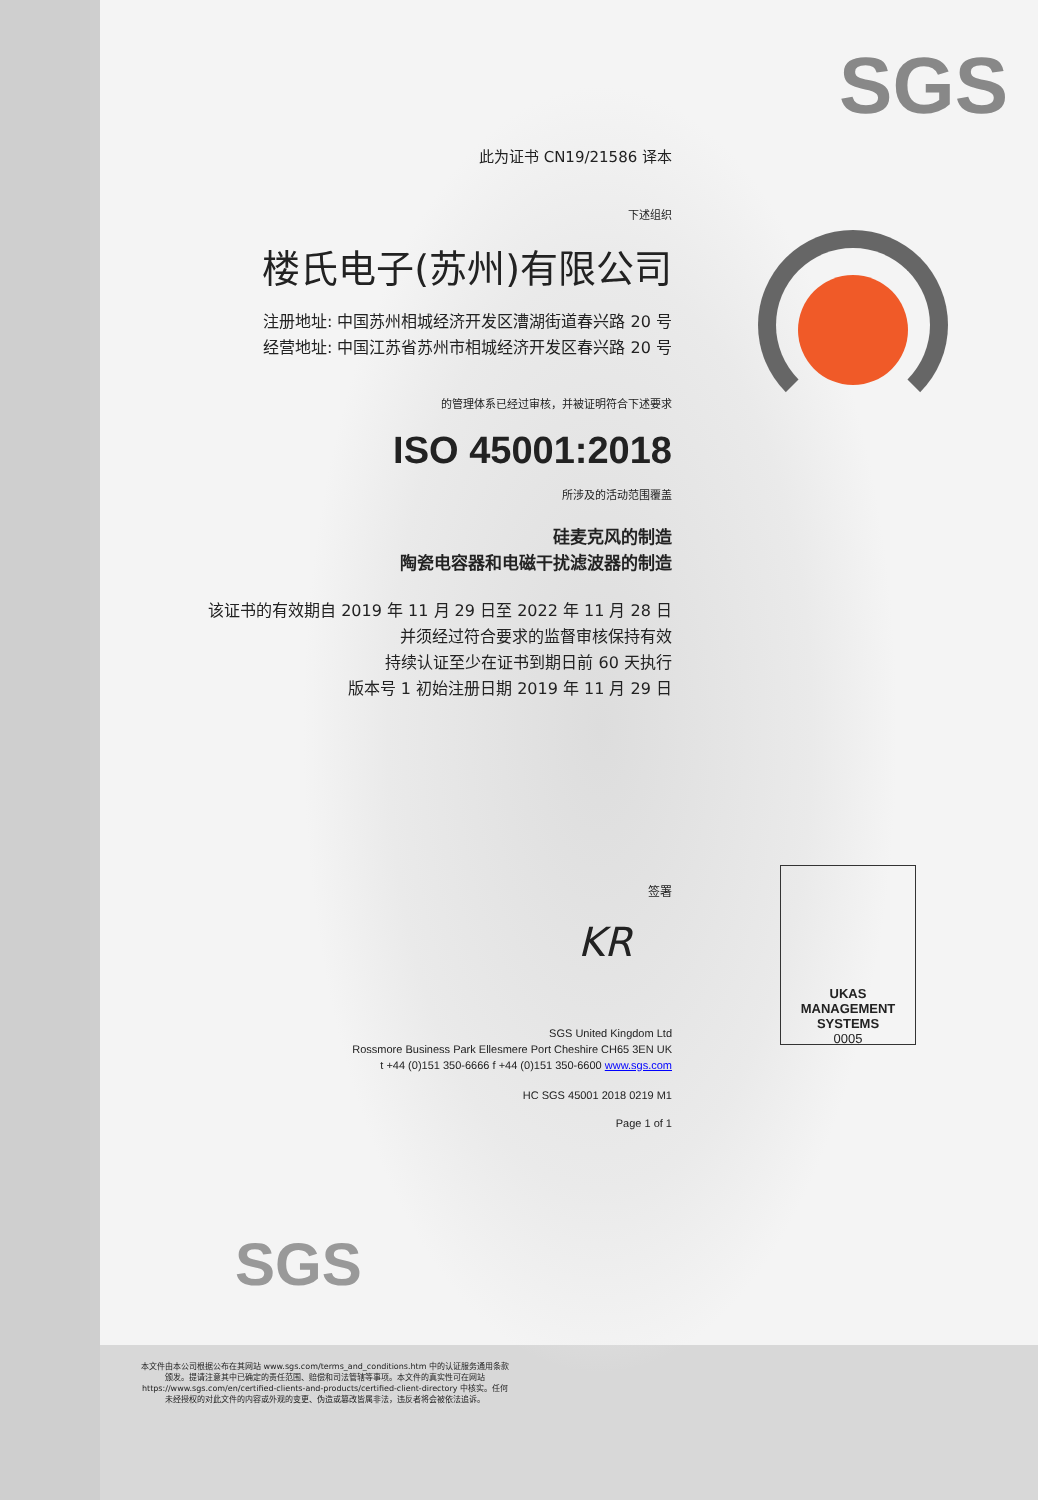SGS
此为证书 CN19/21586 译本
下述组织
楼氏电子(苏州)有限公司
注册地址: 中国苏州相城经济开发区漕湖街道春兴路 20 号
经营地址: 中国江苏省苏州市相城经济开发区春兴路 20 号
的管理体系已经过审核，并被证明符合下述要求
ISO 45001:2018
所涉及的活动范围覆盖
硅麦克风的制造
陶瓷电容器和电磁干扰滤波器的制造
该证书的有效期自 2019 年 11 月 29 日至 2022 年 11 月 28 日
并须经过符合要求的监督审核保持有效
持续认证至少在证书到期日前 60 天执行
版本号 1 初始注册日期 2019 年 11 月 29 日
签署
KR
SGS United Kingdom Ltd
Rossmore Business Park Ellesmere Port Cheshire CH65 3EN UK
t +44 (0)151 350-6666 f +44 (0)151 350-6600 www.sgs.com
HC SGS 45001 2018 0219 M1
Page 1 of 1
UKAS
MANAGEMENT
SYSTEMS
0005
SGS
本文件由本公司根据公布在其网站 www.sgs.com/terms_and_conditions.htm 中的认证服务通用条款颁发。提请注意其中已确定的责任范围、赔偿和司法管辖等事项。本文件的真实性可在网站 https://www.sgs.com/en/certified-clients-and-products/certified-client-directory 中核实。任何未经授权的对此文件的内容或外观的变更、伪造或篡改皆属非法，违反者将会被依法追诉。